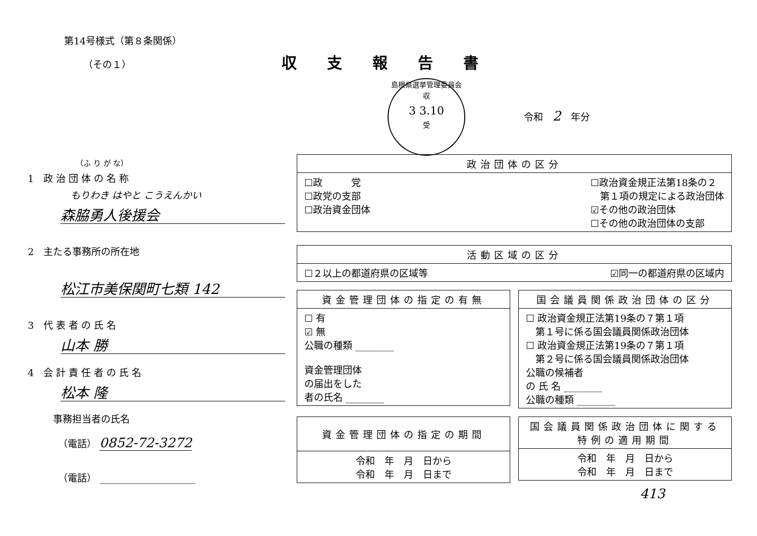第14号様式（第８条関係）
（その１）
（ふ り が な）
1　政 治 団 体 の 名 称
もりわき はやと こうえんかい
森脇勇人後援会
2　主たる事務所の所在地
松江市美保関町七類 142
3　代 表 者 の 氏 名
山本 勝
4　会 計 責 任 者 の 氏 名
松本 隆
事務担当者の氏名
（電話） 0852-72-3272
（電話） ____________________
収支報告書
島根県選挙管理委員会
収
3 3.10
受
令和　2　年分
| 政治団体の区分 |
| --- |
| ☐政 党 ☐政党の支部 ☐政治資金団体 ☐政治資金規正法第18条の２ 第１項の規定による政治団体 ☑その他の政治団体 ☐その他の政治団体の支部 |
| 活動区域の区分 |
| --- |
| ☐２以上の都道府県の区域等 ☑同一の都道府県の区域内 |
| 資金管理団体の指定の有無 |
| --- |
| ☐ 有 ☑ 無 公職の種類 ________ 資金管理団体 の届出をした 者の氏名 ________ |
| 国会議員関係政治団体の区分 |
| --- |
| ☐ 政治資金規正法第19条の７第１項 第１号に係る国会議員関係政治団体 ☐ 政治資金規正法第19条の７第１項 第２号に係る国会議員関係政治団体 公職の候補者 の 氏 名 ________ 公職の種類 ________ |
| 資金管理団体の指定の期間 |
| --- |
| 令和 年 月 日から 令和 年 月 日まで |
| 国会議員関係政治団体に関する 特例の適用期間 |
| --- |
| 令和 年 月 日から 令和 年 月 日まで |
413